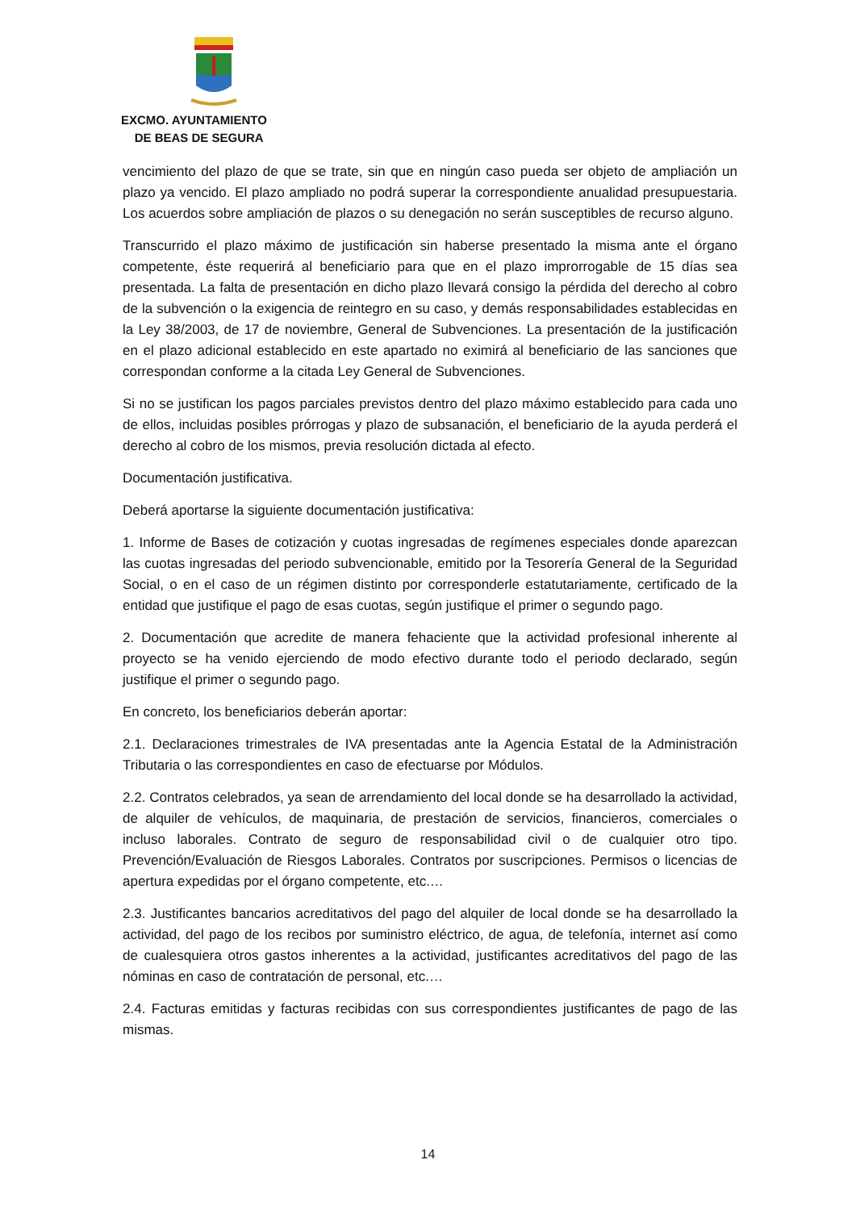EXCMO. AYUNTAMIENTO
DE BEAS DE SEGURA
vencimiento del plazo de que se trate, sin que en ningún caso pueda ser objeto de ampliación un plazo ya vencido. El plazo ampliado no podrá superar la correspondiente anualidad presupuestaria. Los acuerdos sobre ampliación de plazos o su denegación no serán susceptibles de recurso alguno.
Transcurrido el plazo máximo de justificación sin haberse presentado la misma ante el órgano competente, éste requerirá al beneficiario para que en el plazo improrrogable de 15 días sea presentada. La falta de presentación en dicho plazo llevará consigo la pérdida del derecho al cobro de la subvención o la exigencia de reintegro en su caso, y demás responsabilidades establecidas en la Ley 38/2003, de 17 de noviembre, General de Subvenciones. La presentación de la justificación en el plazo adicional establecido en este apartado no eximirá al beneficiario de las sanciones que correspondan conforme a la citada Ley General de Subvenciones.
Si no se justifican los pagos parciales previstos dentro del plazo máximo establecido para cada uno de ellos, incluidas posibles prórrogas y plazo de subsanación, el beneficiario de la ayuda perderá el derecho al cobro de los mismos, previa resolución dictada al efecto.
Documentación justificativa.
Deberá aportarse la siguiente documentación justificativa:
1. Informe de Bases de cotización y cuotas ingresadas de regímenes especiales donde aparezcan las cuotas ingresadas del periodo subvencionable, emitido por la Tesorería General de la Seguridad Social, o en el caso de un régimen distinto por corresponderle estatutariamente, certificado de la entidad que justifique el pago de esas cuotas, según justifique el primer o segundo pago.
2. Documentación que acredite de manera fehaciente que la actividad profesional inherente al proyecto se ha venido ejerciendo de modo efectivo durante todo el periodo declarado, según justifique el primer o segundo pago.
En concreto, los beneficiarios deberán aportar:
2.1. Declaraciones trimestrales de IVA presentadas ante la Agencia Estatal de la Administración Tributaria o las correspondientes en caso de efectuarse por Módulos.
2.2. Contratos celebrados, ya sean de arrendamiento del local donde se ha desarrollado la actividad, de alquiler de vehículos, de maquinaria, de prestación de servicios, financieros, comerciales o incluso laborales. Contrato de seguro de responsabilidad civil o de cualquier otro tipo. Prevención/Evaluación de Riesgos Laborales. Contratos por suscripciones. Permisos o licencias de apertura expedidas por el órgano competente, etc.…
2.3. Justificantes bancarios acreditativos del pago del alquiler de local donde se ha desarrollado la actividad, del pago de los recibos por suministro eléctrico, de agua, de telefonía, internet así como de cualesquiera otros gastos inherentes a la actividad, justificantes acreditativos del pago de las nóminas en caso de contratación de personal, etc.…
2.4. Facturas emitidas y facturas recibidas con sus correspondientes justificantes de pago de las mismas.
14